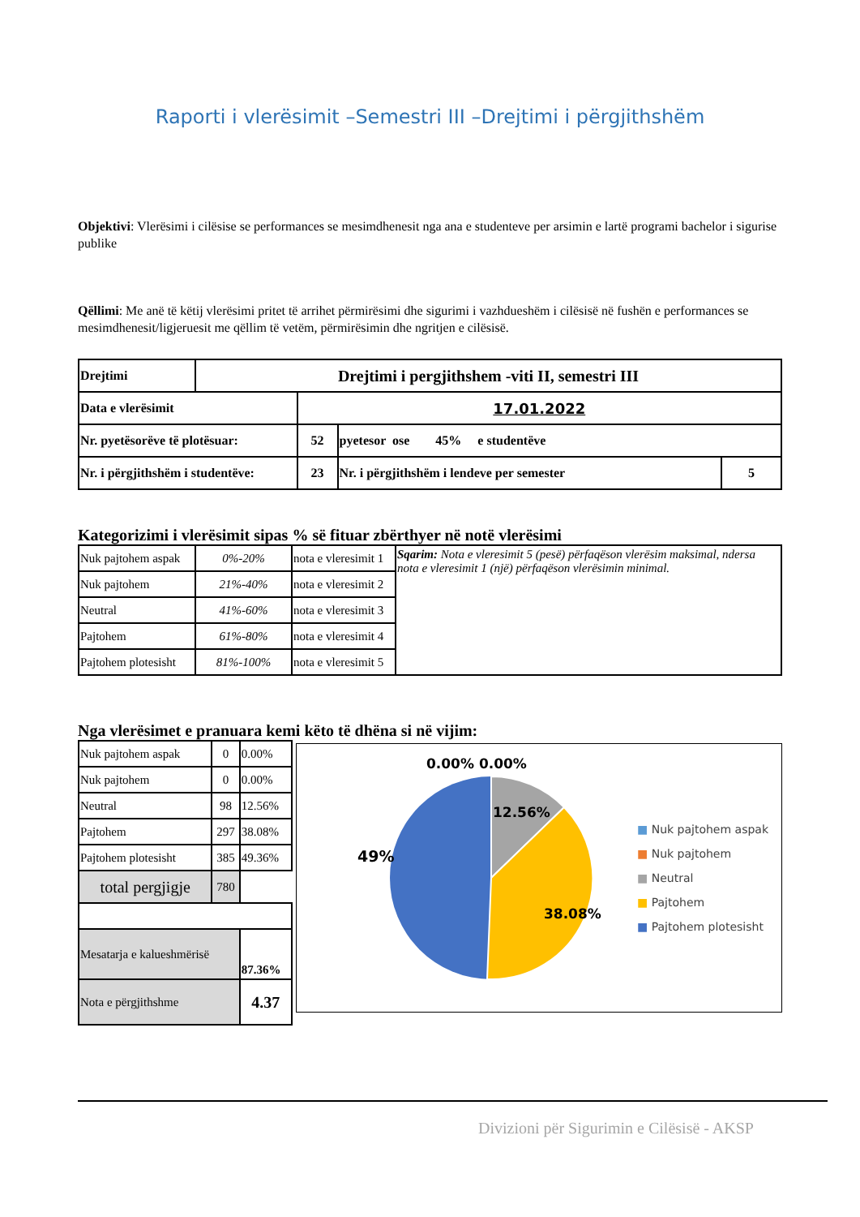Raporti i vlerësimit –Semestri III –Drejtimi i përgjithshëm
Objektivi: Vlerësimi i cilësise se performances se mesimdhenesit nga ana e studenteve per arsimin e lartë programi bachelor i sigurise publike
Qëllimi: Me anë të këtij vlerësimi pritet të arrihet përmirësimi dhe sigurimi i vazhdueshëm i cilësisë në fushën e performances se mesimdhenesit/ligjeruesit me qëllim të vetëm, përmirësimin dhe ngritjen e cilësisë.
| Drejtimi | Drejtimi i pergjithshem -viti II, semestri III | | | |
| Data e vlerësimit | | 17.01.2022 | | |
| Nr. pyetësorëve të plotësuar: | | 52 | pyetesor ose 45% e studentëve | |
| Nr. i përgjithshëm i studentëve: | | 23 | Nr. i përgjithshëm i lendeve per semester | 5 |
Kategorizimi i vlerësimit sipas % së fituar zbërthyer në notë vlerësimi
| Nuk pajtohem aspak | 0%-20% | nota e vleresimit 1 | Sqarim: Nota e vleresimit 5 (pesë) përfaqëson vlerësim maksimal, ndersa nota e vleresimit 1 (një) përfaqëson vlerësimin minimal. |
| Nuk pajtohem | 21%-40% | nota e vleresimit 2 | |
| Neutral | 41%-60% | nota e vleresimit 3 | |
| Pajtohem | 61%-80% | nota e vleresimit 4 | |
| Pajtohem plotesisht | 81%-100% | nota e vleresimit 5 | |
Nga vlerësimet e pranuara kemi këto të dhëna si në vijim:
| Nuk pajtohem aspak | 0 | 0.00% |
| Nuk pajtohem | 0 | 0.00% |
| Neutral | 98 | 12.56% |
| Pajtohem | 297 | 38.08% |
| Pajtohem plotesisht | 385 | 49.36% |
| total pergjigje | 780 | |
| Mesatarja e kalueshmërisë | | 87.36% |
| Nota e përgjithshme | | 4.37 |
0.00% 0.00%
12.56%
38.08%
49%
■ Nuk pajtohem aspak
■ Nuk pajtohem
■ Neutral
■ Pajtohem
■ Pajtohem plotesisht
Divizioni për Sigurimin e Cilësisë - AKSP